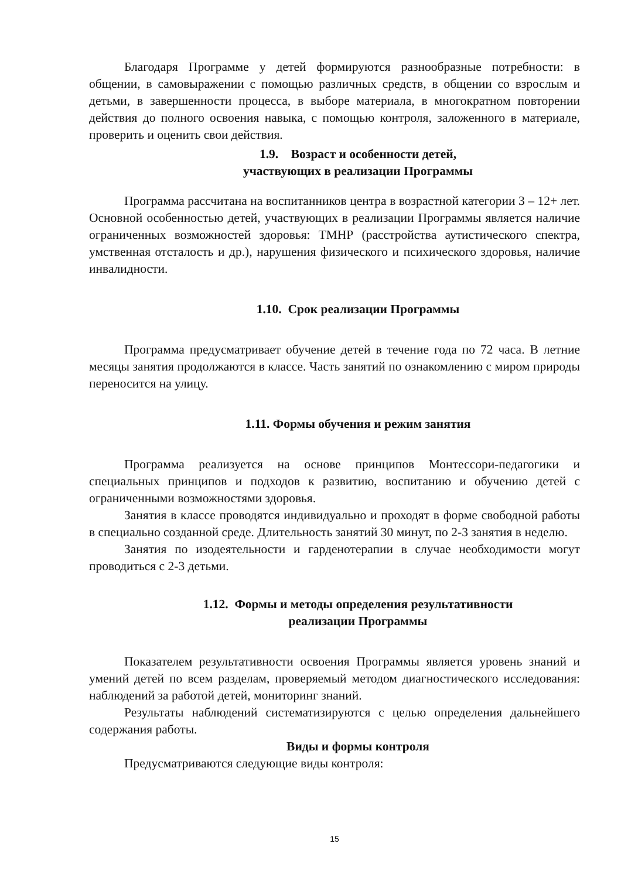Благодаря Программе у детей формируются разнообразные потребности: в общении, в самовыражении с помощью различных средств, в общении со взрослым и детьми, в завершенности процесса, в выборе материала, в многократном повторении действия до полного освоения навыка, с помощью контроля, заложенного в материале, проверить и оценить свои действия.
1.9. Возраст и особенности детей,
участвующих в реализации Программы
Программа рассчитана на воспитанников центра в возрастной категории 3 – 12+ лет. Основной особенностью детей, участвующих в реализации Программы является наличие ограниченных возможностей здоровья: ТМНР (расстройства аутистического спектра, умственная отсталость и др.), нарушения физического и психического здоровья, наличие инвалидности.
1.10. Срок реализации Программы
Программа предусматривает обучение детей в течение года по 72 часа. В летние месяцы занятия продолжаются в классе. Часть занятий по ознакомлению с миром природы переносится на улицу.
1.11. Формы обучения и режим занятия
Программа реализуется на основе принципов Монтессори-педагогики и специальных принципов и подходов к развитию, воспитанию и обучению детей с ограниченными возможностями здоровья.
Занятия в классе проводятся индивидуально и проходят в форме свободной работы в специально созданной среде. Длительность занятий 30 минут, по 2-3 занятия в неделю.
Занятия по изодеятельности и гарденотерапии в случае необходимости могут проводиться с 2-3 детьми.
1.12. Формы и методы определения результативности
реализации Программы
Показателем результативности освоения Программы является уровень знаний и умений детей по всем разделам, проверяемый методом диагностического исследования: наблюдений за работой детей, мониторинг знаний.
Результаты наблюдений систематизируются с целью определения дальнейшего содержания работы.
Виды и формы контроля
Предусматриваются следующие виды контроля:
15